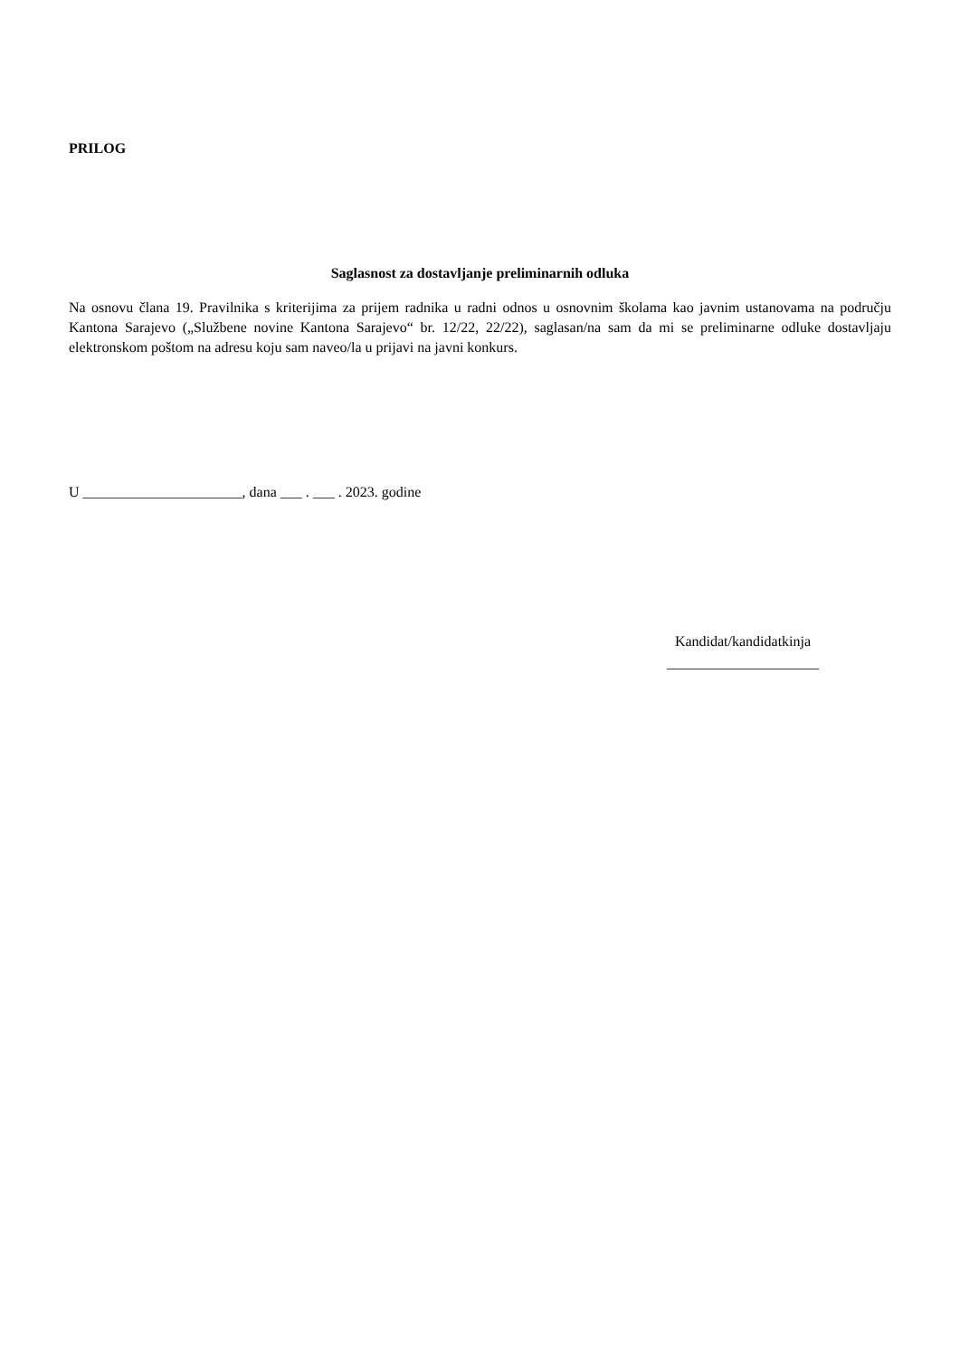PRILOG
Saglasnost za dostavljanje preliminarnih odluka
Na osnovu člana 19. Pravilnika s kriterijima za prijem radnika u radni odnos u osnovnim školama kao javnim ustanovama na području Kantona Sarajevo („Službene novine Kantona Sarajevo“ br. 12/22, 22/22), saglasan/na sam da mi se preliminarne odluke dostavljaju elektronskom poštom na adresu koju sam naveo/la u prijavi na javni konkurs.
U ______________________, dana ___ . ___ . 2023. godine
Kandidat/kandidatkinja
_____________________